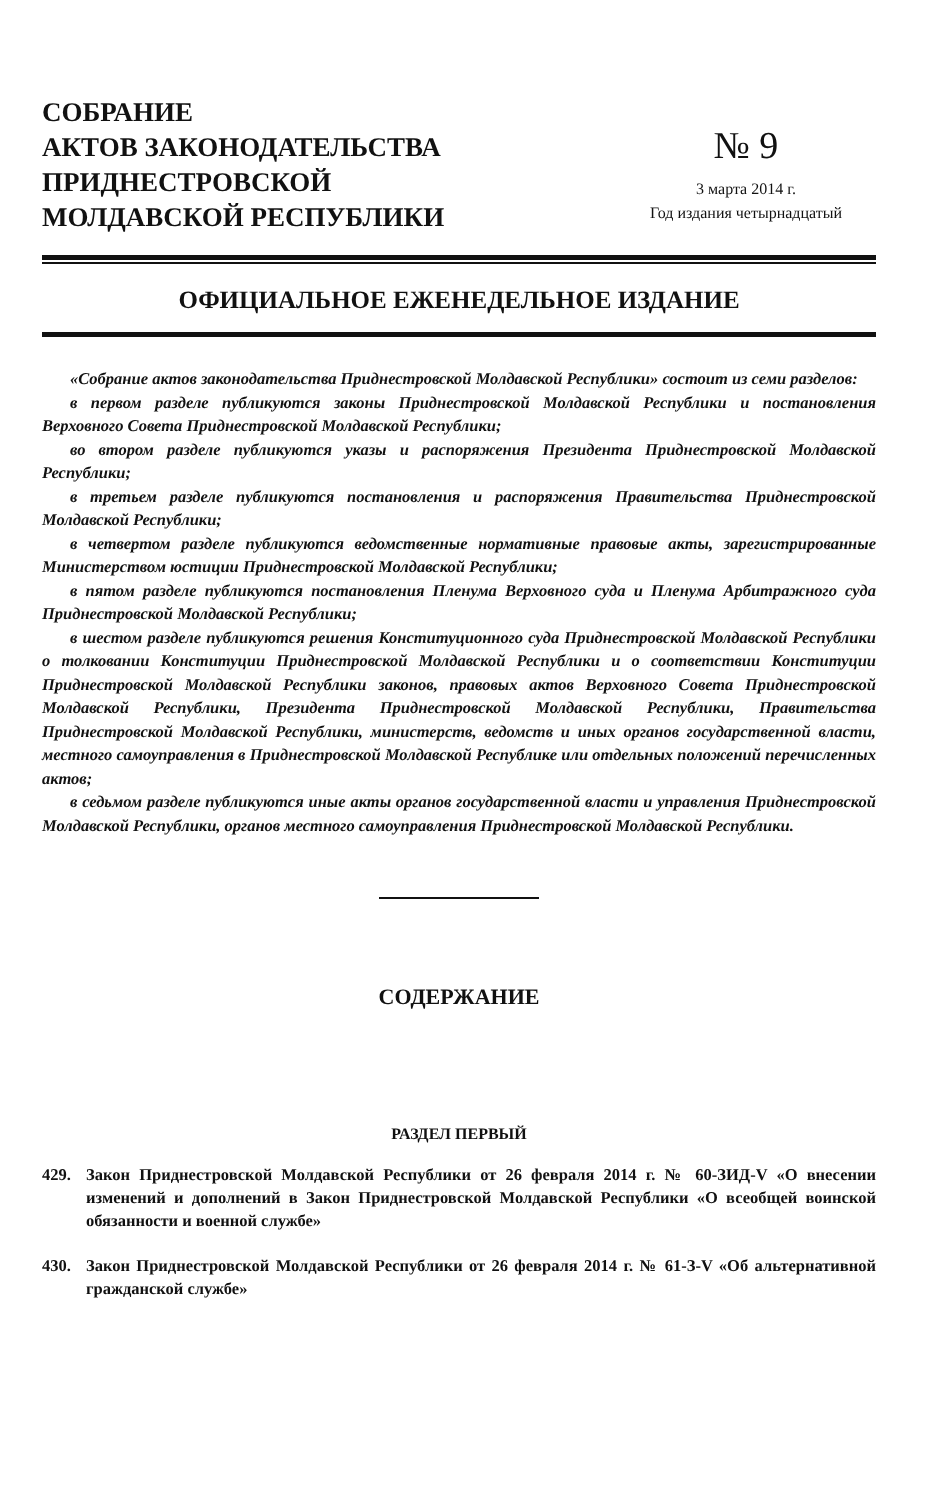СОБРАНИЕ
АКТОВ ЗАКОНОДАТЕЛЬСТВА
ПРИДНЕСТРОВСКОЙ
МОЛДАВСКОЙ РЕСПУБЛИКИ
№ 9
3 марта 2014 г.
Год издания четырнадцатый
ОФИЦИАЛЬНОЕ ЕЖЕНЕДЕЛЬНОЕ ИЗДАНИЕ
«Собрание актов законодательства Приднестровской Молдавской Республики» состоит из семи разделов:
в первом разделе публикуются законы Приднестровской Молдавской Республики и постановления Верховного Совета Приднестровской Молдавской Республики;
во втором разделе публикуются указы и распоряжения Президента Приднестровской Молдавской Республики;
в третьем разделе публикуются постановления и распоряжения Правительства Приднестровской Молдавской Республики;
в четвертом разделе публикуются ведомственные нормативные правовые акты, зарегистрированные Министерством юстиции Приднестровской Молдавской Республики;
в пятом разделе публикуются постановления Пленума Верховного суда и Пленума Арбитражного суда Приднестровской Молдавской Республики;
в шестом разделе публикуются решения Конституционного суда Приднестровской Молдавской Республики о толковании Конституции Приднестровской Молдавской Республики и о соответствии Конституции Приднестровской Молдавской Республики законов, правовых актов Верховного Совета Приднестровской Молдавской Республики, Президента Приднестровской Молдавской Республики, Правительства Приднестровской Молдавской Республики, министерств, ведомств и иных органов государственной власти, местного самоуправления в Приднестровской Молдавской Республике или отдельных положений перечисленных актов;
в седьмом разделе публикуются иные акты органов государственной власти и управления Приднестровской Молдавской Республики, органов местного самоуправления Приднестровской Молдавской Республики.
СОДЕРЖАНИЕ
РАЗДЕЛ ПЕРВЫЙ
429. Закон Приднестровской Молдавской Республики от 26 февраля 2014 г. № 60-ЗИД-V «О внесении изменений и дополнений в Закон Приднестровской Молдавской Республики «О всеобщей воинской обязанности и военной службе»
430. Закон Приднестровской Молдавской Республики от 26 февраля 2014 г. № 61-З-V «Об альтернативной гражданской службе»